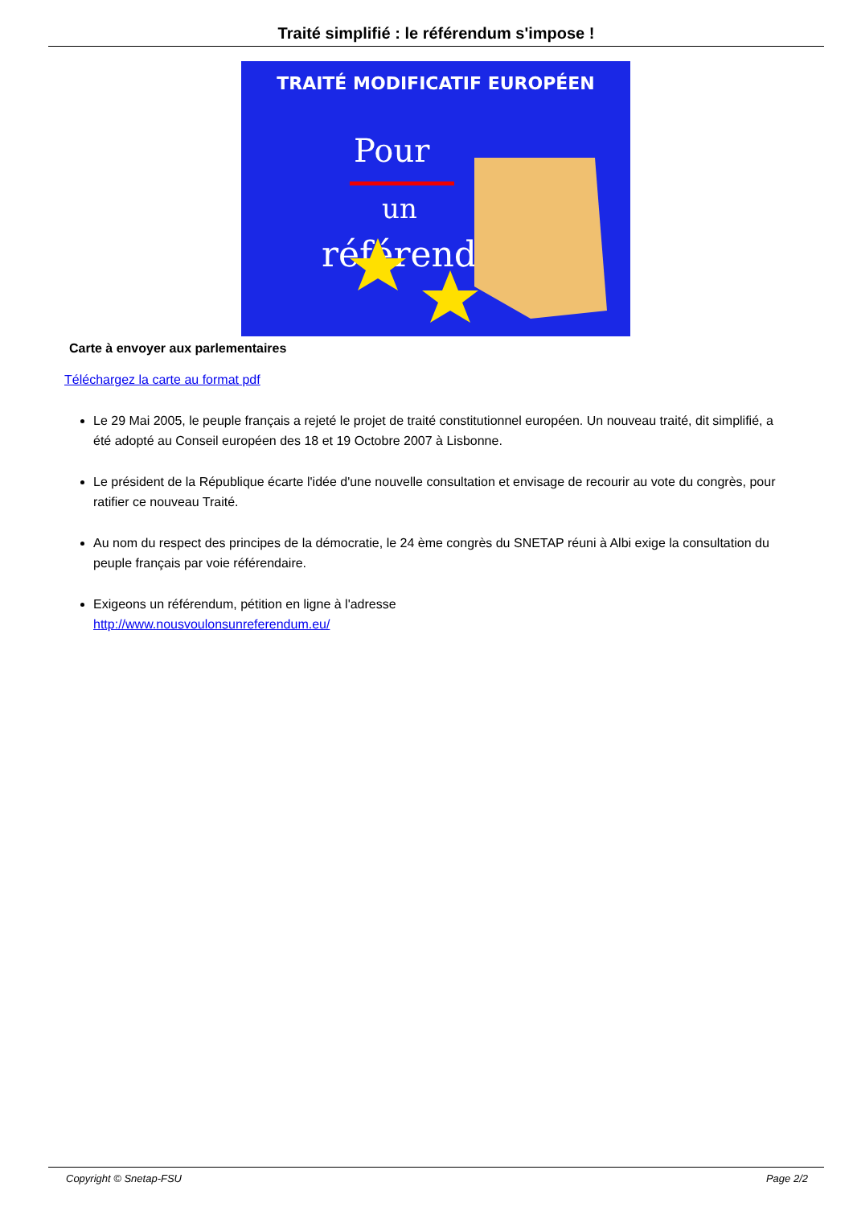Traité simplifié : le référendum s'impose !
TRAITÉ MODIFICATIF EUROPÉEN
Pour
un
référendum
Carte à envoyer aux parlementaires
Téléchargez la carte au format pdf
Le 29 Mai 2005, le peuple français a rejeté le projet de traité constitutionnel européen. Un nouveau traité, dit simplifié, a été adopté au Conseil européen des 18 et 19 Octobre 2007 à Lisbonne.
Le président de la République écarte l'idée d'une nouvelle consultation et envisage de recourir au vote du congrès, pour ratifier ce nouveau Traité.
Au nom du respect des principes de la démocratie, le 24 ème congrès du SNETAP réuni à Albi exige la consultation du peuple français par voie référendaire.
Exigeons un référendum, pétition en ligne à l'adresse
http://www.nousvoulonsunreferendum.eu/
Copyright © Snetap-FSU Page 2/2